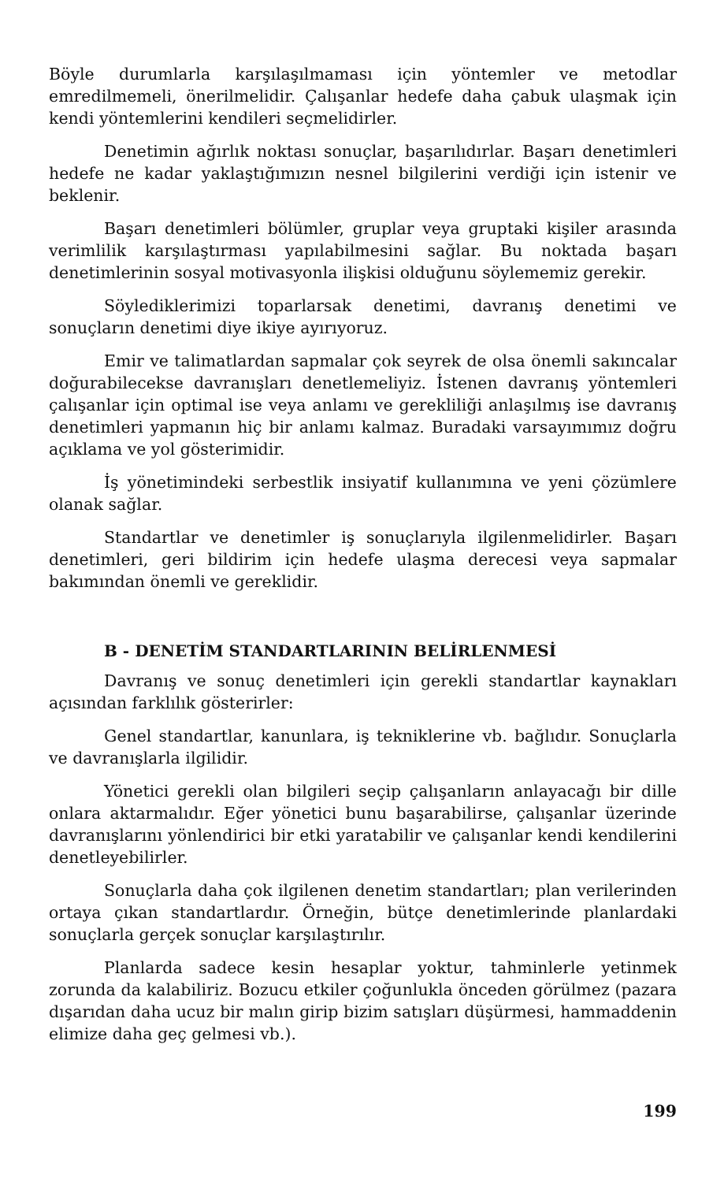Böyle durumlarla karşılaşılmaması için yöntemler ve metodlar emredilmemeli, önerilmelidir. Çalışanlar hedefe daha çabuk ulaşmak için kendi yöntemlerini kendileri seçmelidirler.
Denetimin ağırlık noktası sonuçlar, başarılıdırlar. Başarı denetimleri hedefe ne kadar yaklaştığımızın nesnel bilgilerini verdiği için istenir ve beklenir.
Başarı denetimleri bölümler, gruplar veya gruptaki kişiler arasında verimlilik karşılaştırması yapılabilmesini sağlar. Bu noktada başarı denetimlerinin sosyal motivasyonla ilişkisi olduğunu söylememiz gerekir.
Söylediklerimizi toparlarsak denetimi, davranış denetimi ve sonuçların denetimi diye ikiye ayırıyoruz.
Emir ve talimatlardan sapmalar çok seyrek de olsa önemli sakıncalar doğurabilecekse davranışları denetlemeliyiz. İstenen davranış yöntemleri çalışanlar için optimal ise veya anlamı ve gerekliliği anlaşılmış ise davranış denetimleri yapmanın hiç bir anlamı kalmaz. Buradaki varsayımımız doğru açıklama ve yol gösterimidir.
İş yönetimindeki serbestlik insiyatif kullanımına ve yeni çözümlere olanak sağlar.
Standartlar ve denetimler iş sonuçlarıyla ilgilenmelidirler. Başarı denetimleri, geri bildirim için hedefe ulaşma derecesi veya sapmalar bakımından önemli ve gereklidir.
B - DENETİM STANDARTLARININ BELİRLENMESİ
Davranış ve sonuç denetimleri için gerekli standartlar kaynakları açısından farklılık gösterirler:
Genel standartlar, kanunlara, iş tekniklerine vb. bağlıdır. Sonuçlarla ve davranışlarla ilgilidir.
Yönetici gerekli olan bilgileri seçip çalışanların anlayacağı bir dille onlara aktarmalıdır. Eğer yönetici bunu başarabilirse, çalışanlar üzerinde davranışlarını yönlendirici bir etki yaratabilir ve çalışanlar kendi kendilerini denetleyebilirler.
Sonuçlarla daha çok ilgilenen denetim standartları; plan verilerinden ortaya çıkan standartlardır. Örneğin, bütçe denetimlerinde planlardaki sonuçlarla gerçek sonuçlar karşılaştırılır.
Planlarda sadece kesin hesaplar yoktur, tahminlerle yetinmek zorunda da kalabiliriz. Bozucu etkiler çoğunlukla önceden görülmez (pazara dışarıdan daha ucuz bir malın girip bizim satışları düşürmesi, hammaddenin elimize daha geç gelmesi vb.).
199